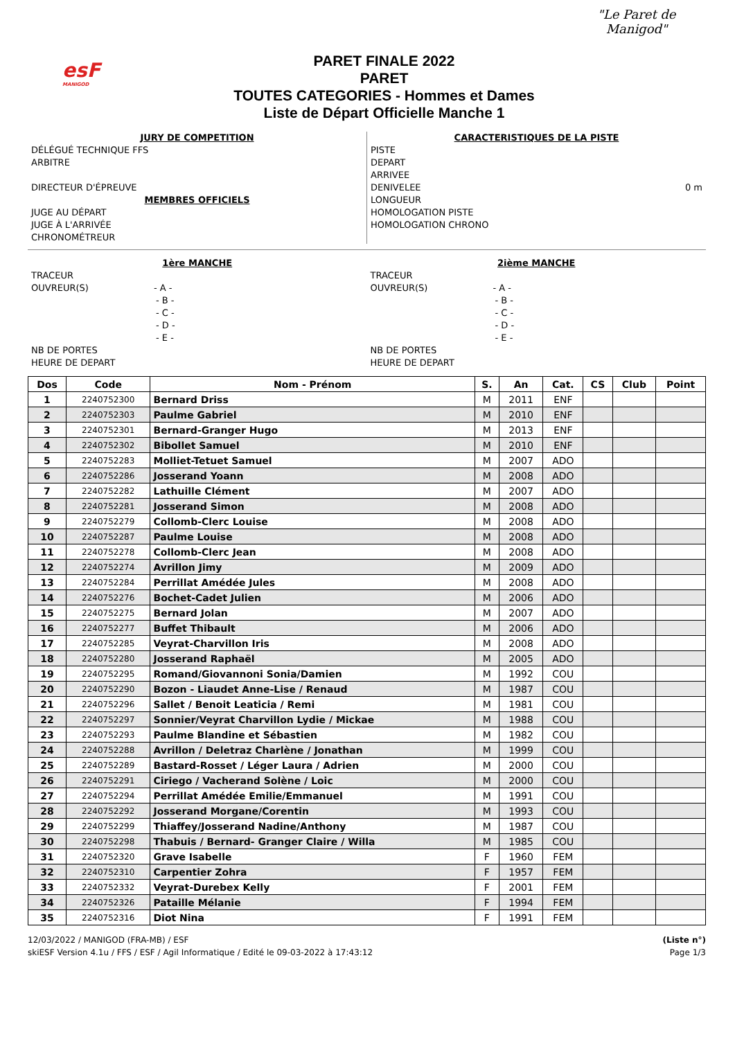esF
MANIGOD
PARET FINALE 2022
PARET
TOUTES CATEGORIES - Hommes et Dames
Liste de Départ Officielle Manche 1
"Le Paret de Manigod"
JURY DE COMPETITION
DÉLÉGUÉ TECHNIQUE FFS
ARBITRE
DIRECTEUR D'ÉPREUVE
MEMBRES OFFICIELS
JUGE AU DÉPART
JUGE À L'ARRIVÉE
CHRONOMÉTREUR
CARACTERISTIQUES DE LA PISTE
PISTE
DEPART
ARRIVEE
DENIVELEE 0 m
LONGUEUR
HOMOLOGATION PISTE
HOMOLOGATION CHRONO
1ère MANCHE
TRACEUR
OUVREUR(S) - A -
- B -
- C -
- D -
- E -
NB DE PORTES
HEURE DE DEPART
2ième MANCHE
TRACEUR
OUVREUR(S) - A -
- B -
- C -
- D -
- E -
NB DE PORTES
HEURE DE DEPART
| Dos | Code | Nom - Prénom | S. | An | Cat. | CS | Club | Point |
| --- | --- | --- | --- | --- | --- | --- | --- | --- |
| 1 | 2240752300 | Bernard Driss | M | 2011 | ENF | | | |
| 2 | 2240752303 | Paulme Gabriel | M | 2010 | ENF | | | |
| 3 | 2240752301 | Bernard-Granger Hugo | M | 2013 | ENF | | | |
| 4 | 2240752302 | Bibollet Samuel | M | 2010 | ENF | | | |
| 5 | 2240752283 | Molliet-Tetuet Samuel | M | 2007 | ADO | | | |
| 6 | 2240752286 | Josserand Yoann | M | 2008 | ADO | | | |
| 7 | 2240752282 | Lathuille Clément | M | 2007 | ADO | | | |
| 8 | 2240752281 | Josserand Simon | M | 2008 | ADO | | | |
| 9 | 2240752279 | Collomb-Clerc Louise | M | 2008 | ADO | | | |
| 10 | 2240752287 | Paulme Louise | M | 2008 | ADO | | | |
| 11 | 2240752278 | Collomb-Clerc Jean | M | 2008 | ADO | | | |
| 12 | 2240752274 | Avrillon Jimy | M | 2009 | ADO | | | |
| 13 | 2240752284 | Perrillat Amédée Jules | M | 2008 | ADO | | | |
| 14 | 2240752276 | Bochet-Cadet Julien | M | 2006 | ADO | | | |
| 15 | 2240752275 | Bernard Jolan | M | 2007 | ADO | | | |
| 16 | 2240752277 | Buffet Thibault | M | 2006 | ADO | | | |
| 17 | 2240752285 | Veyrat-Charvillon Iris | M | 2008 | ADO | | | |
| 18 | 2240752280 | Josserand Raphaël | M | 2005 | ADO | | | |
| 19 | 2240752295 | Romand/Giovannoni Sonia/Damien | M | 1992 | COU | | | |
| 20 | 2240752290 | Bozon - Liaudet Anne-Lise / Renaud | M | 1987 | COU | | | |
| 21 | 2240752296 | Sallet / Benoit Leaticia / Remi | M | 1981 | COU | | | |
| 22 | 2240752297 | Sonnier/Veyrat Charvillon Lydie / Mickae | M | 1988 | COU | | | |
| 23 | 2240752293 | Paulme Blandine et Sébastien | M | 1982 | COU | | | |
| 24 | 2240752288 | Avrillon / Deletraz Charlène / Jonathan | M | 1999 | COU | | | |
| 25 | 2240752289 | Bastard-Rosset / Léger Laura / Adrien | M | 2000 | COU | | | |
| 26 | 2240752291 | Ciriego / Vacherand Solène / Loic | M | 2000 | COU | | | |
| 27 | 2240752294 | Perrillat Amédée Emilie/Emmanuel | M | 1991 | COU | | | |
| 28 | 2240752292 | Josserand Morgane/Corentin | M | 1993 | COU | | | |
| 29 | 2240752299 | Thiaffey/Josserand Nadine/Anthony | M | 1987 | COU | | | |
| 30 | 2240752298 | Thabuis / Bernard- Granger Claire / Willa | M | 1985 | COU | | | |
| 31 | 2240752320 | Grave Isabelle | F | 1960 | FEM | | | |
| 32 | 2240752310 | Carpentier Zohra | F | 1957 | FEM | | | |
| 33 | 2240752332 | Veyrat-Durebex Kelly | F | 2001 | FEM | | | |
| 34 | 2240752326 | Pataille Mélanie | F | 1994 | FEM | | | |
| 35 | 2240752316 | Diot Nina | F | 1991 | FEM | | | |
12/03/2022 / MANIGOD (FRA-MB) / ESF
skiESF Version 4.1u / FFS / ESF / Agil Informatique / Edité le 09-03-2022 à 17:43:12
(Liste n°)
Page 1/3